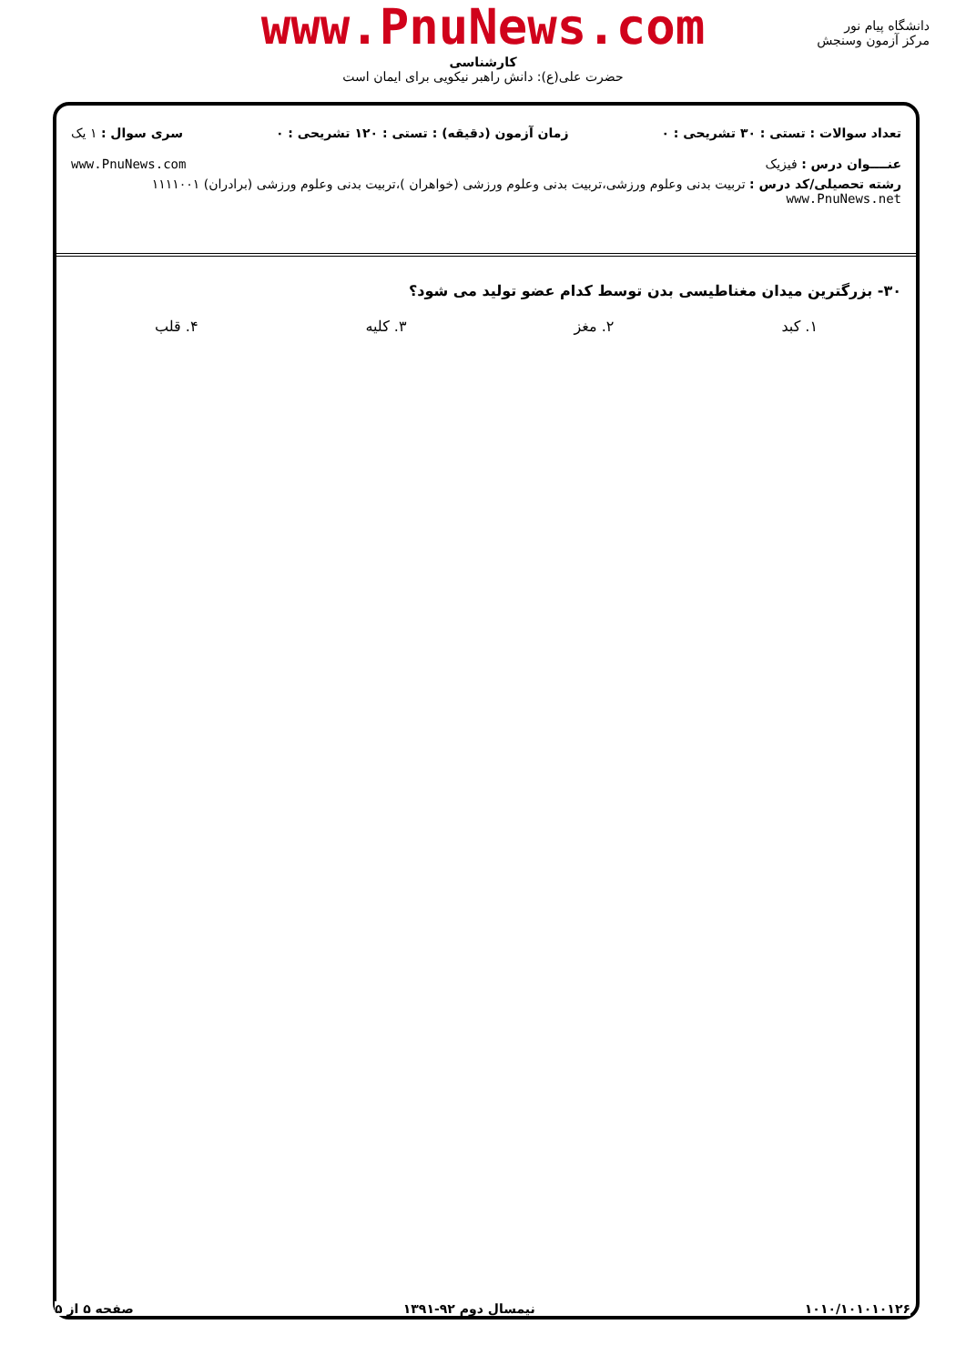www.PnuNews.com
کارشناسی
حضرت علی(ع): دانش راهبر نیکویی برای ایمان است
دانشگاه پیام نور
مرکز آزمون وسنجش
تعداد سوالات : تستی : ۳۰ تشریحی : ۰ زمان آزمون (دقیقه) : تستی : ۱۲۰ تشریحی : ۰ سری سوال : ۱ یک
عنــــوان درس : فیزیک www.PnuNews.com
رشته تحصیلی/کد درس : تربیت بدنی وعلوم ورزشی،تربیت بدنی وعلوم ورزشی (خواهران )،تربیت بدنی وعلوم ورزشی (برادران) ۱۱۱۱۰۰۱ www.PnuNews.net
۳۰- بزرگترین میدان مغناطیسی بدن توسط کدام عضو تولید می شود؟
۱. کبد ۲. مغز ۳. کلیه ۴. قلب
۱۰۱۰/۱۰۱۰۱۰۱۲۶ نیمسال دوم ۹۲-۱۳۹۱ صفحه ۵ از ۵